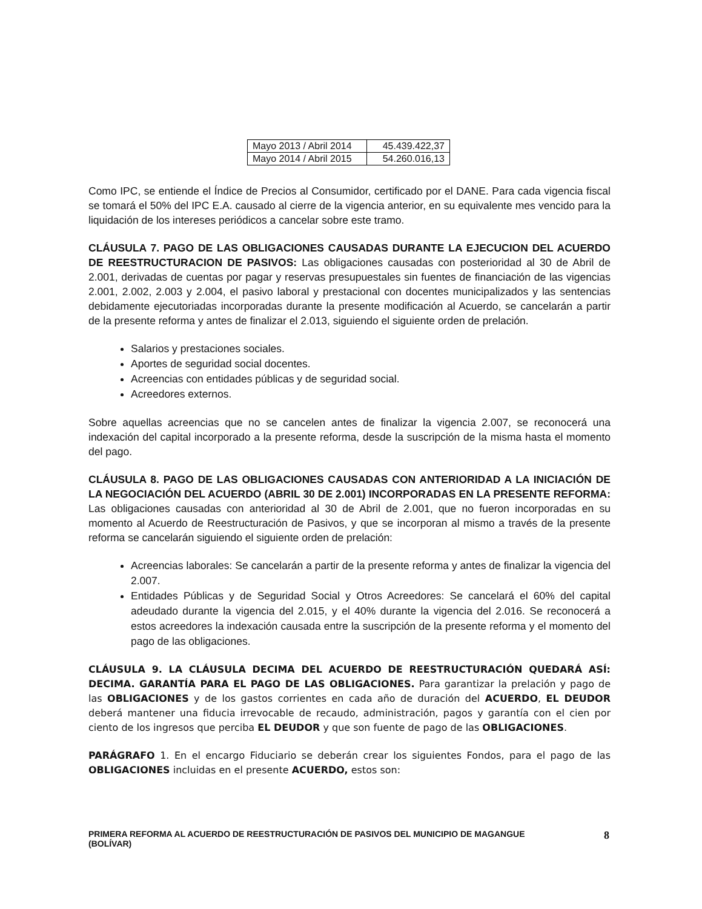| Mayo 2013 / Abril 2014 | 45.439.422,37 |
| Mayo 2014 / Abril 2015 | 54.260.016,13 |
Como IPC, se entiende el Índice de Precios al Consumidor, certificado por el DANE. Para cada vigencia fiscal se tomará el 50% del IPC E.A. causado al cierre de la vigencia anterior, en su equivalente mes vencido para la liquidación de los intereses periódicos a cancelar sobre este tramo.
CLÁUSULA 7. PAGO DE LAS OBLIGACIONES CAUSADAS DURANTE LA EJECUCION DEL ACUERDO DE REESTRUCTURACION DE PASIVOS: Las obligaciones causadas con posterioridad al 30 de Abril de 2.001, derivadas de cuentas por pagar y reservas presupuestales sin fuentes de financiación de las vigencias 2.001, 2.002, 2.003 y 2.004, el pasivo laboral y prestacional con docentes municipalizados y las sentencias debidamente ejecutoriadas incorporadas durante la presente modificación al Acuerdo, se cancelarán a partir de la presente reforma y antes de finalizar el 2.013, siguiendo el siguiente orden de prelación.
Salarios y prestaciones sociales.
Aportes de seguridad social docentes.
Acreencias con entidades públicas y de seguridad social.
Acreedores externos.
Sobre aquellas acreencias que no se cancelen antes de finalizar la vigencia 2.007, se reconocerá una indexación del capital incorporado a la presente reforma, desde la suscripción de la misma hasta el momento del pago.
CLÁUSULA 8. PAGO DE LAS OBLIGACIONES CAUSADAS CON ANTERIORIDAD A LA INICIACIÓN DE LA NEGOCIACIÓN DEL ACUERDO (ABRIL 30 DE 2.001) INCORPORADAS EN LA PRESENTE REFORMA: Las obligaciones causadas con anterioridad al 30 de Abril de 2.001, que no fueron incorporadas en su momento al Acuerdo de Reestructuración de Pasivos, y que se incorporan al mismo a través de la presente reforma se cancelarán siguiendo el siguiente orden de prelación:
Acreencias laborales: Se cancelarán a partir de la presente reforma y antes de finalizar la vigencia del 2.007.
Entidades Públicas y de Seguridad Social y Otros Acreedores: Se cancelará el 60% del capital adeudado durante la vigencia del 2.015, y el 40% durante la vigencia del 2.016. Se reconocerá a estos acreedores la indexación causada entre la suscripción de la presente reforma y el momento del pago de las obligaciones.
CLÁUSULA 9. LA CLÁUSULA DECIMA DEL ACUERDO DE REESTRUCTURACIÓN QUEDARÁ ASÍ: DECIMA. GARANTÍA PARA EL PAGO DE LAS OBLIGACIONES. Para garantizar la prelación y pago de las OBLIGACIONES y de los gastos corrientes en cada año de duración del ACUERDO, EL DEUDOR deberá mantener una fiducia irrevocable de recaudo, administración, pagos y garantía con el cien por ciento de los ingresos que perciba EL DEUDOR y que son fuente de pago de las OBLIGACIONES.
PARÁGRAFO 1. En el encargo Fiduciario se deberán crear los siguientes Fondos, para el pago de las OBLIGACIONES incluidas en el presente ACUERDO, estos son:
PRIMERA REFORMA AL ACUERDO DE REESTRUCTURACIÓN DE PASIVOS DEL MUNICIPIO DE MAGANGUE
(BOLÍVAR) 8